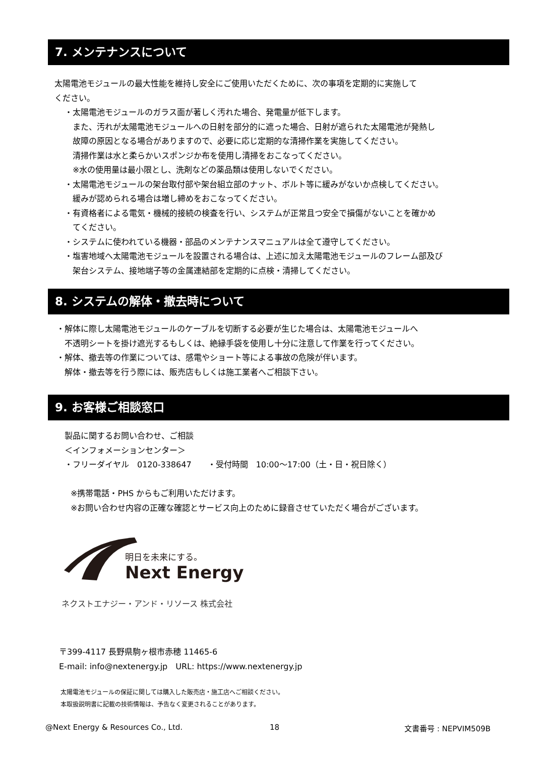7. メンテナンスについて
太陽電池モジュールの最大性能を維持し安全にご使用いただくために、次の事項を定期的に実施して
ください。
・太陽電池モジュールのガラス面が著しく汚れた場合、発電量が低下します。
また、汚れが太陽電池モジュールへの日射を部分的に遮った場合、日射が遮られた太陽電池が発熱し
故障の原因となる場合がありますので、必要に応じ定期的な清掃作業を実施してください。
清掃作業は水と柔らかいスポンジか布を使用し清掃をおこなってください。
※水の使用量は最小限とし、洗剤などの薬品類は使用しないでください。
・太陽電池モジュールの架台取付部や架台組立部のナット、ボルト等に緩みがないか点検してください。
緩みが認められる場合は増し締めをおこなってください。
・有資格者による電気・機械的接続の検査を行い、システムが正常且つ安全で損傷がないことを確かめ
てください。
・システムに使われている機器・部品のメンテナンスマニュアルは全て遵守してください。
・塩害地域へ太陽電池モジュールを設置される場合は、上述に加え太陽電池モジュールのフレーム部及び
架台システム、接地端子等の金属連結部を定期的に点検・清掃してください。
8. システムの解体・撤去時について
・解体に際し太陽電池モジュールのケーブルを切断する必要が生じた場合は、太陽電池モジュールへ
不透明シートを掛け遮光するもしくは、絶縁手袋を使用し十分に注意して作業を行ってください。
・解体、撤去等の作業については、感電やショート等による事故の危険が伴います。
解体・撤去等を行う際には、販売店もしくは施工業者へご相談下さい。
9. お客様ご相談窓口
製品に関するお問い合わせ、ご相談
＜インフォメーションセンター＞
・フリーダイヤル　0120-338647　　・受付時間　10:00〜17:00（土・日・祝日除く）
※携帯電話・PHS からもご利用いただけます。
※お問い合わせ内容の正確な確認とサービス向上のために録音させていただく場合がございます。
明日を未来にする。
Next Energy
ネクストエナジー・アンド・リソース 株式会社
〒399-4117 長野県駒ヶ根市赤穂 11465-6
E-mail: info@nextenergy.jp　URL: https://www.nextenergy.jp
太陽電池モジュールの保証に関しては購入した販売店・施工店へご相談ください。
本取扱説明書に記載の技術情報は、予告なく変更されることがあります。
@Next Energy & Resources Co., Ltd.
18 文書番号 : NEPVIM509B